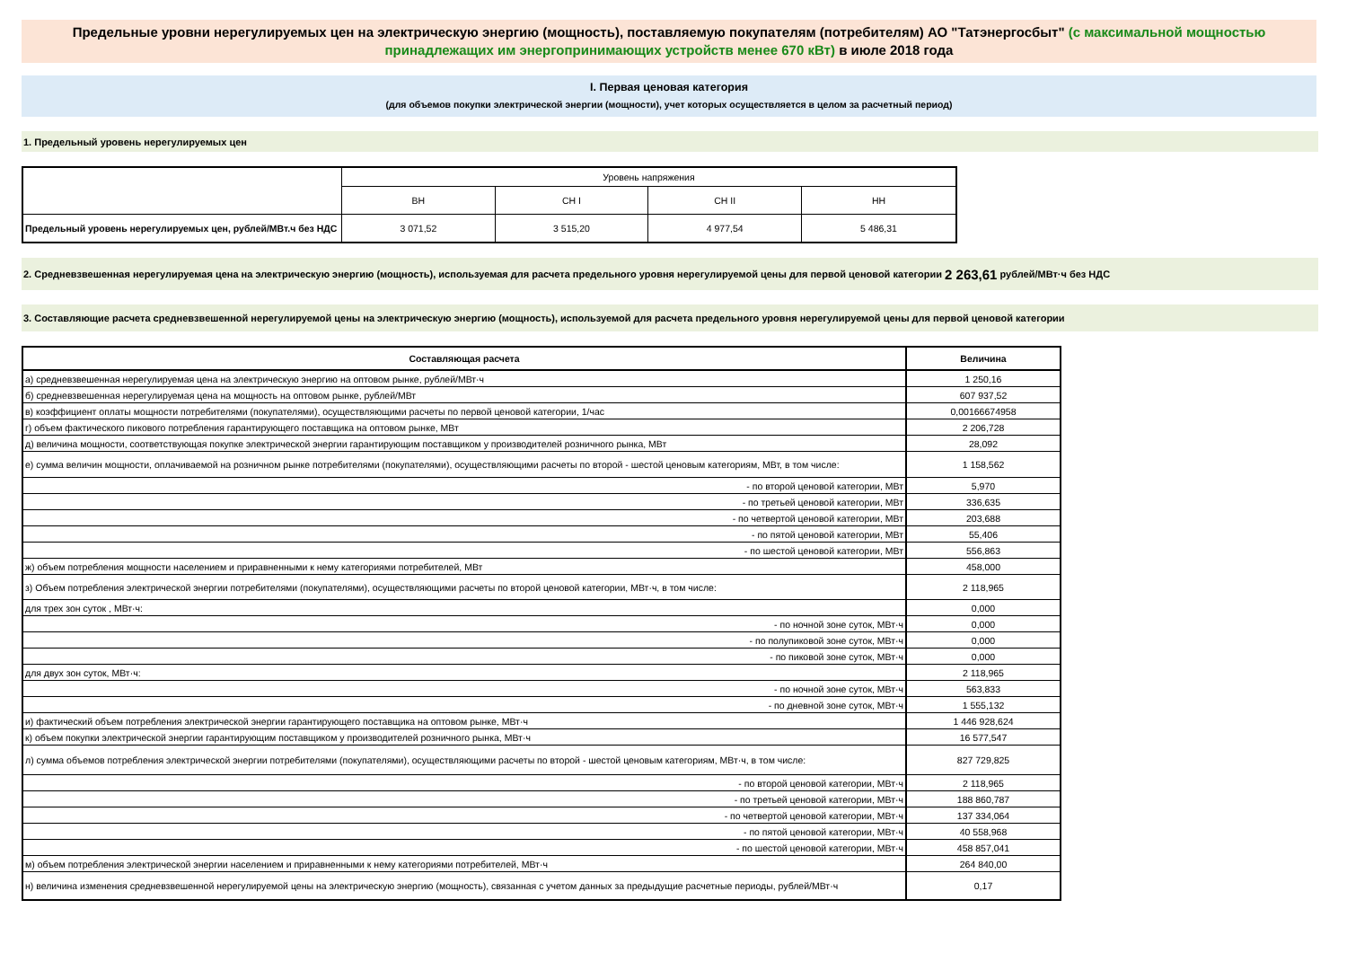Предельные уровни нерегулируемых цен на электрическую энергию (мощность), поставляемую покупателям (потребителям) АО "Татэнергосбыт" (с максимальной мощностью принадлежащих им энергопринимающих устройств менее 670 кВт) в июле 2018 года
I. Первая ценовая категория
(для объемов покупки электрической энергии (мощности), учет которых осуществляется в целом за расчетный период)
1. Предельный уровень нерегулируемых цен
| | Уровень напряжения | | | |
| | ВН | СН I | СН II | НН |
| Предельный уровень нерегулируемых цен, рублей/МВт.ч без НДС | 3 071,52 | 3 515,20 | 4 977,54 | 5 486,31 |
2. Средневзвешенная нерегулируемая цена на электрическую энергию (мощность), используемая для расчета предельного уровня нерегулируемой цены для первой ценовой категории 2 263,61 рублей/МВт·ч без НДС
3. Составляющие расчета средневзвешенной нерегулируемой цены на электрическую энергию (мощность), используемой для расчета предельного уровня нерегулируемой цены для первой ценовой категории
| Составляющая расчета | Величина |
| а) средневзвешенная нерегулируемая цена на электрическую энергию на оптовом рынке, рублей/МВт·ч | 1 250,16 |
| б) средневзвешенная нерегулируемая цена на мощность на оптовом рынке, рублей/МВт | 607 937,52 |
| в) коэффициент оплаты мощности потребителями (покупателями), осуществляющими расчеты по первой ценовой категории, 1/час | 0,00166674958 |
| г) объем фактического пикового потребления гарантирующего поставщика на оптовом рынке, МВт | 2 206,728 |
| д) величина мощности, соответствующая покупке электрической энергии гарантирующим поставщиком у производителей розничного рынка, МВт | 28,092 |
| е) сумма величин мощности, оплачиваемой на розничном рынке потребителями (покупателями), осуществляющими расчеты по второй - шестой ценовым категориям, МВт, в том числе: | 1 158,562 |
| - по второй ценовой категории, МВт | 5,970 |
| - по третьей ценовой категории, МВт | 336,635 |
| - по четвертой ценовой категории, МВт | 203,688 |
| - по пятой ценовой категории, МВт | 55,406 |
| - по шестой ценовой категории, МВт | 556,863 |
| ж) объем потребления мощности населением и приравненными к нему категориями потребителей, МВт | 458,000 |
| з) Объем потребления электрической энергии потребителями (покупателями), осуществляющими расчеты по второй ценовой категории, МВт·ч, в том числе: | 2 118,965 |
| для трех зон суток , МВт·ч: | 0,000 |
| - по ночной зоне суток, МВт·ч | 0,000 |
| - по полупиковой зоне суток, МВт·ч | 0,000 |
| - по пиковой зоне суток, МВт·ч | 0,000 |
| для двух зон суток, МВт·ч: | 2 118,965 |
| - по ночной зоне суток, МВт·ч | 563,833 |
| - по дневной зоне суток, МВт·ч | 1 555,132 |
| и) фактический объем потребления электрической энергии гарантирующего поставщика на оптовом рынке, МВт·ч | 1 446 928,624 |
| к) объем покупки электрической энергии гарантирующим поставщиком у производителей розничного рынка, МВт·ч | 16 577,547 |
| л) сумма объемов потребления электрической энергии потребителями (покупателями), осуществляющими расчеты по второй - шестой ценовым категориям, МВт·ч, в том числе: | 827 729,825 |
| - по второй ценовой категории, МВт·ч | 2 118,965 |
| - по третьей ценовой категории, МВт·ч | 188 860,787 |
| - по четвертой ценовой категории, МВт·ч | 137 334,064 |
| - по пятой ценовой категории, МВт·ч | 40 558,968 |
| - по шестой ценовой категории, МВт·ч | 458 857,041 |
| м) объем потребления электрической энергии населением и приравненными к нему категориями потребителей, МВт·ч | 264 840,00 |
| н) величина изменения средневзвешенной нерегулируемой цены на электрическую энергию (мощность), связанная с учетом данных за предыдущие расчетные периоды, рублей/МВт·ч | 0,17 |